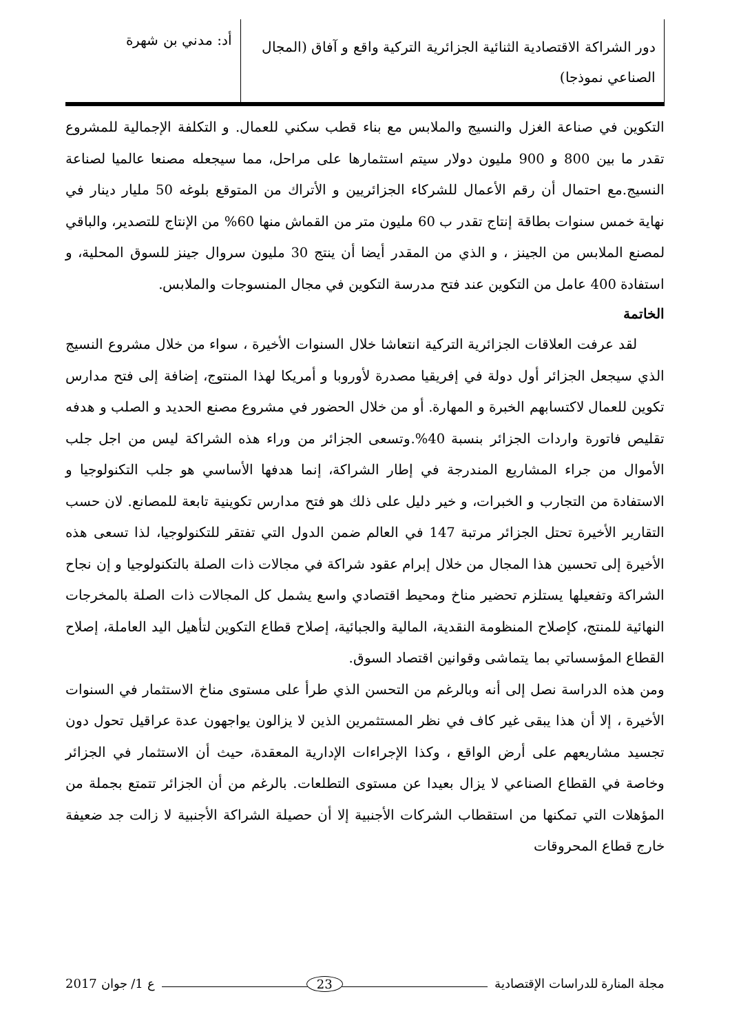دور الشراكة الاقتصادية الثنائية الجزائرية التركية واقع و آفاق (المجال الصناعي نموذجا)
أد: مدني بن شهرة
التكوين في صناعة الغزل والنسيج والملابس مع بناء قطب سكني للعمال. و التكلفة الإجمالية للمشروع تقدر ما بين 800 و 900 مليون دولار سيتم استثمارها على مراحل، مما سيجعله مصنعا عالميا لصناعة النسيج.مع احتمال أن رقم الأعمال للشركاء الجزائريين و الأتراك من المتوقع بلوغه 50 مليار دينار في نهاية خمس سنوات بطاقة إنتاج تقدر ب 60 مليون متر من القماش منها 60% من الإنتاج للتصدير، والباقي لمصنع الملابس من الجينز ، و الذي من المقدر أيضا أن ينتج 30 مليون سروال جينز للسوق المحلية، و استفادة 400 عامل من التكوين عند فتح مدرسة التكوين في مجال المنسوجات والملابس.
الخاتمة
لقد عرفت العلاقات الجزائرية التركية انتعاشا خلال السنوات الأخيرة ، سواء من خلال مشروع النسيج الذي سيجعل الجزائر أول دولة في إفريقيا مصدرة لأوروبا و أمريكا لهذا المنتوج، إضافة إلى فتح مدارس تكوين للعمال لاكتسابهم الخبرة و المهارة. أو من خلال الحضور في مشروع مصنع الحديد و الصلب و هدفه تقليص فاتورة واردات الجزائر بنسبة 40%.وتسعى الجزائر من وراء هذه الشراكة ليس من اجل جلب الأموال من جراء المشاريع المندرجة في إطار الشراكة، إنما هدفها الأساسي هو جلب التكنولوجيا و الاستفادة من التجارب و الخبرات، و خير دليل على ذلك هو فتح مدارس تكوينية تابعة للمصانع. لان حسب التقارير الأخيرة تحتل الجزائر مرتبة 147 في العالم ضمن الدول التي تفتقر للتكنولوجيا، لذا تسعى هذه الأخيرة إلى تحسين هذا المجال من خلال إبرام عقود شراكة في مجالات ذات الصلة بالتكنولوجيا و إن نجاح الشراكة وتفعيلها يستلزم تحضير مناخ ومحيط اقتصادي واسع يشمل كل المجالات ذات الصلة بالمخرجات النهائية للمنتج، كإصلاح المنظومة النقدية، المالية والجبائية، إصلاح قطاع التكوين لتأهيل اليد العاملة، إصلاح القطاع المؤسساتي بما يتماشى وقوانين اقتصاد السوق.
ومن هذه الدراسة نصل إلى أنه وبالرغم من التحسن الذي طرأ على مستوى مناخ الاستثمار في السنوات الأخيرة ، إلا أن هذا يبقى غير كاف في نظر المستثمرين الذين لا يزالون يواجهون عدة عراقيل تحول دون تجسيد مشاريعهم على أرض الواقع ، وكذا الإجراءات الإدارية المعقدة، حيث أن الاستثمار في الجزائر وخاصة في القطاع الصناعي لا يزال بعيدا عن مستوى التطلعات. بالرغم من أن الجزائر تتمتع بجملة من المؤهلات التي تمكنها من استقطاب الشركات الأجنبية إلا أن حصيلة الشراكة الأجنبية لا زالت جد ضعيفة خارج قطاع المحروقات
مجلة المنارة للدراسات الإقتصادية
23
ع 1/ جوان 2017